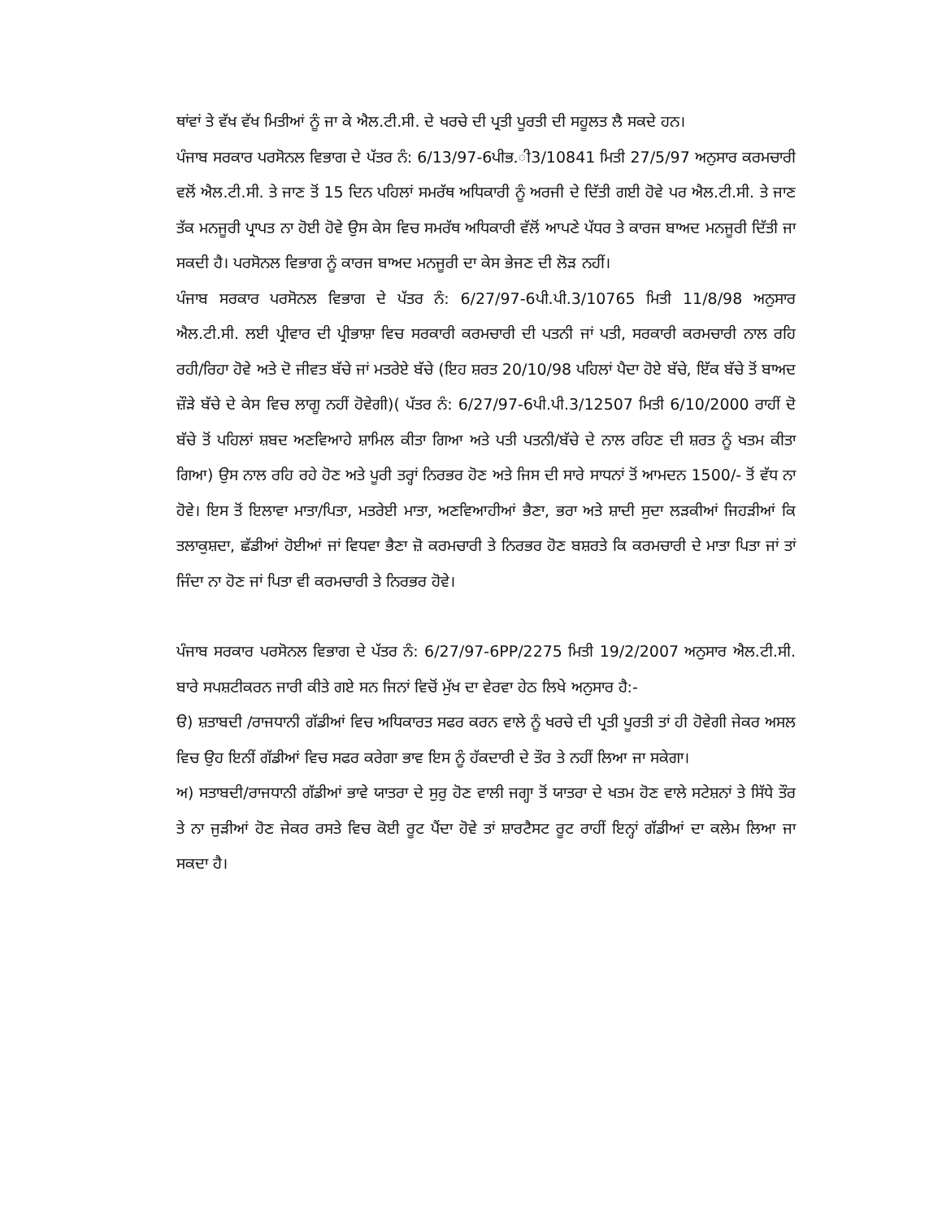ਥਾਂਵਾਂ ਤੇ ਵੱਖ ਵੱਖ ਮਿਤੀਆਂ ਨੂੰ ਜਾ ਕੇ ਐਲ.ਟੀ.ਸੀ. ਦੇ ਖਰਚੇ ਦੀ ਪ੍ਰਤੀ ਪੂਰਤੀ ਦੀ ਸਹੂਲਤ ਲੈ ਸਕਦੇ ਹਨ।
ਪੰਜਾਬ ਸਰਕਾਰ ਪਰਸੋਨਲ ਵਿਭਾਗ ਦੇ ਪੱਤਰ ਨੰ: 6/13/97-6ਪੀਭ.ੀ3/10841 ਮਿਤੀ 27/5/97 ਅਨੁਸਾਰ ਕਰਮਚਾਰੀ ਵਲੋਂ ਐਲ.ਟੀ.ਸੀ. ਤੇ ਜਾਣ ਤੋਂ 15 ਦਿਨ ਪਹਿਲਾਂ ਸਮਰੱਥ ਅਧਿਕਾਰੀ ਨੂੰ ਅਰਜੀ ਦੇ ਦਿੱਤੀ ਗਈ ਹੋਵੇ ਪਰ ਐਲ.ਟੀ.ਸੀ. ਤੇ ਜਾਣ ਤੱਕ ਮਨਜੂਰੀ ਪ੍ਰਾਪਤ ਨਾ ਹੋਈ ਹੋਵੇ ਉਸ ਕੇਸ ਵਿਚ ਸਮਰੱਥ ਅਧਿਕਾਰੀ ਵੱਲੋਂ ਆਪਣੇ ਪੱਧਰ ਤੇ ਕਾਰਜ ਬਾਅਦ ਮਨਜੂਰੀ ਦਿੱਤੀ ਜਾ ਸਕਦੀ ਹੈ। ਪਰਸੋਨਲ ਵਿਭਾਗ ਨੂੰ ਕਾਰਜ ਬਾਅਦ ਮਨਜੂਰੀ ਦਾ ਕੇਸ ਭੇਜਣ ਦੀ ਲੋੜ ਨਹੀਂ।
ਪੰਜਾਬ ਸਰਕਾਰ ਪਰਸੋਨਲ ਵਿਭਾਗ ਦੇ ਪੱਤਰ ਨੰ: 6/27/97-6ਪੀ.ਪੀ.3/10765 ਮਿਤੀ 11/8/98 ਅਨੁਸਾਰ ਐਲ.ਟੀ.ਸੀ. ਲਈ ਪ੍ਰੀਵਾਰ ਦੀ ਪ੍ਰੀਭਾਸ਼ਾ ਵਿਚ ਸਰਕਾਰੀ ਕਰਮਚਾਰੀ ਦੀ ਪਤਨੀ ਜਾਂ ਪਤੀ, ਸਰਕਾਰੀ ਕਰਮਚਾਰੀ ਨਾਲ ਰਹਿ ਰਹੀ/ਰਿਹਾ ਹੋਵੇ ਅਤੇ ਦੋ ਜੀਵਤ ਬੱਚੇ ਜਾਂ ਮਤਰੇਏ ਬੱਚੇ (ਇਹ ਸ਼ਰਤ 20/10/98 ਪਹਿਲਾਂ ਪੈਦਾ ਹੋਏ ਬੱਚੇ, ਇੱਕ ਬੱਚੇ ਤੋਂ ਬਾਅਦ ਜ਼ੌੜੇ ਬੱਚੇ ਦੇ ਕੇਸ ਵਿਚ ਲਾਗੂ ਨਹੀਂ ਹੋਵੇਗੀ)( ਪੱਤਰ ਨੰ: 6/27/97-6ਪੀ.ਪੀ.3/12507 ਮਿਤੀ 6/10/2000 ਰਾਹੀਂ ਦੋ ਬੱਚੇ ਤੋਂ ਪਹਿਲਾਂ ਸ਼ਬਦ ਅਣਵਿਆਹੇ ਸ਼ਾਮਿਲ ਕੀਤਾ ਗਿਆ ਅਤੇ ਪਤੀ ਪਤਨੀ/ਬੱਚੇ ਦੇ ਨਾਲ ਰਹਿਣ ਦੀ ਸ਼ਰਤ ਨੂੰ ਖਤਮ ਕੀਤਾ ਗਿਆ) ਉਸ ਨਾਲ ਰਹਿ ਰਹੇ ਹੋਣ ਅਤੇ ਪੂਰੀ ਤਰ੍ਹਾਂ ਨਿਰਭਰ ਹੋਣ ਅਤੇ ਜਿਸ ਦੀ ਸਾਰੇ ਸਾਧਨਾਂ ਤੋਂ ਆਮਦਨ 1500/- ਤੋਂ ਵੱਧ ਨਾ ਹੋਵੇ। ਇਸ ਤੋਂ ਇਲਾਵਾ ਮਾਤਾ/ਪਿਤਾ, ਮਤਰੇਈ ਮਾਤਾ, ਅਣਵਿਆਹੀਆਂ ਭੈਣਾ, ਭਰਾ ਅਤੇ ਸ਼ਾਦੀ ਸੁਦਾ ਲੜਕੀਆਂ ਜਿਹੜੀਆਂ ਕਿ ਤਲਾਕੁਸ਼ਦਾ, ਛੱਡੀਆਂ ਹੋਈਆਂ ਜਾਂ ਵਿਧਵਾ ਭੈਣਾ ਜ਼ੋ ਕਰਮਚਾਰੀ ਤੇ ਨਿਰਭਰ ਹੋਣ ਬਸ਼ਰਤੇ ਕਿ ਕਰਮਚਾਰੀ ਦੇ ਮਾਤਾ ਪਿਤਾ ਜਾਂ ਤਾਂ ਜਿੰਦਾ ਨਾ ਹੋਣ ਜਾਂ ਪਿਤਾ ਵੀ ਕਰਮਚਾਰੀ ਤੇ ਨਿਰਭਰ ਹੋਵੇ।
ਪੰਜਾਬ ਸਰਕਾਰ ਪਰਸੋਨਲ ਵਿਭਾਗ ਦੇ ਪੱਤਰ ਨੰ: 6/27/97-6PP/2275 ਮਿਤੀ 19/2/2007 ਅਨੁਸਾਰ ਐਲ.ਟੀ.ਸੀ. ਬਾਰੇ ਸਪਸ਼ਟੀਕਰਨ ਜਾਰੀ ਕੀਤੇ ਗਏ ਸਨ ਜਿਨਾਂ ਵਿਚੋਂ ਮੁੱਖ ਦਾ ਵੇਰਵਾ ਹੇਠ ਲਿਖੇ ਅਨੁਸਾਰ ਹੈ:-
ੳ) ਸ਼ਤਾਬਦੀ /ਰਾਜਧਾਨੀ ਗੱਡੀਆਂ ਵਿਚ ਅਧਿਕਾਰਤ ਸਫਰ ਕਰਨ ਵਾਲੇ ਨੂੰ ਖਰਚੇ ਦੀ ਪ੍ਰਤੀ ਪੂਰਤੀ ਤਾਂ ਹੀ ਹੋਵੇਗੀ ਜੇਕਰ ਅਸਲ ਵਿਚ ਉਹ ਇਨੀਂ ਗੱਡੀਆਂ ਵਿਚ ਸਫਰ ਕਰੇਗਾ ਭਾਵ ਇਸ ਨੂੰ ਹੱਕਦਾਰੀ ਦੇ ਤੌਰ ਤੇ ਨਹੀਂ ਲਿਆ ਜਾ ਸਕੇਗਾ।
ਅ) ਸਤਾਬਦੀ/ਰਾਜਧਾਨੀ ਗੱਡੀਆਂ ਭਾਵੇ ਯਾਤਰਾ ਦੇ ਸੁਰੁ ਹੋਣ ਵਾਲੀ ਜਗ੍ਹਾ ਤੋਂ ਯਾਤਰਾ ਦੇ ਖਤਮ ਹੋਣ ਵਾਲੇ ਸਟੇਸ਼ਨਾਂ ਤੇ ਸਿੱਧੇ ਤੌਰ ਤੇ ਨਾ ਜੁੜੀਆਂ ਹੋਣ ਜੇਕਰ ਰਸਤੇ ਵਿਚ ਕੋਈ ਰੂਟ ਪੈਂਦਾ ਹੋਵੇ ਤਾਂ ਸ਼ਾਰਟੈਸਟ ਰੂਟ ਰਾਹੀਂ ਇਨ੍ਹਾਂ ਗੱਡੀਆਂ ਦਾ ਕਲੇਮ ਲਿਆ ਜਾ ਸਕਦਾ ਹੈ।